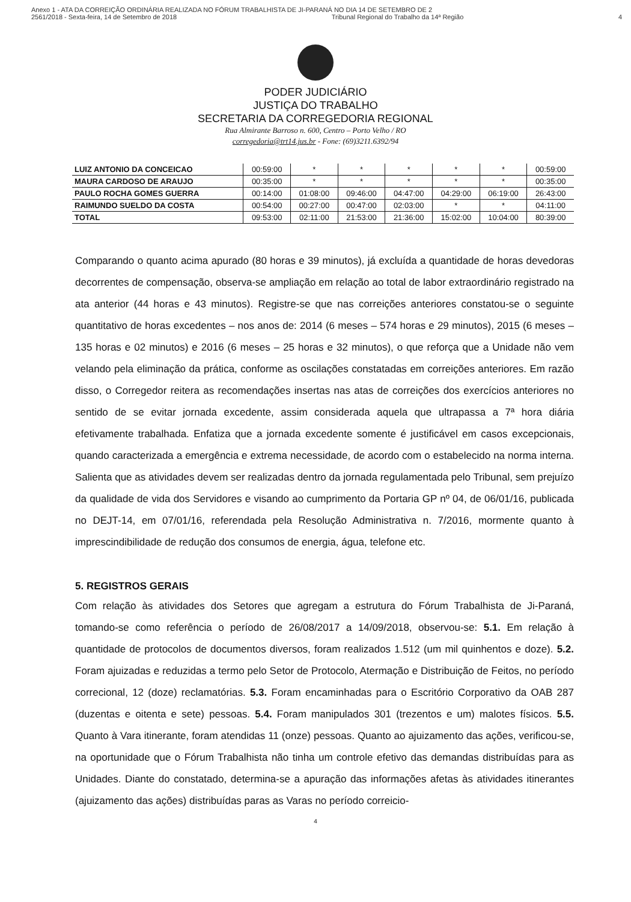Anexo 1 - ATA DA CORREIÇÃO ORDINÁRIA REALIZADA NO FÓRUM TRABALHISTA DE JI-PARANÁ NO DIA 14 DE SETEMBRO DE 2
2561/2018 - Sexta-feira, 14 de Setembro de 2018 Tribunal Regional do Trabalho da 14ª Região 4
PODER JUDICIÁRIO
JUSTIÇA DO TRABALHO
SECRETARIA DA CORREGEDORIA REGIONAL
Rua Almirante Barroso n. 600, Centro – Porto Velho / RO
corregedoria@trt14.jus.br - Fone: (69)3211.6392/94
| LUIZ ANTONIO DA CONCEICAO | 00:59:00 | * | * | * | * | * | 00:59:00 |
| MAURA CARDOSO DE ARAUJO | 00:35:00 | * | * | * | * | * | 00:35:00 |
| PAULO ROCHA GOMES GUERRA | 00:14:00 | 01:08:00 | 09:46:00 | 04:47:00 | 04:29:00 | 06:19:00 | 26:43:00 |
| RAIMUNDO SUELDO DA COSTA | 00:54:00 | 00:27:00 | 00:47:00 | 02:03:00 | * | * | 04:11:00 |
| TOTAL | 09:53:00 | 02:11:00 | 21:53:00 | 21:36:00 | 15:02:00 | 10:04:00 | 80:39:00 |
Comparando o quanto acima apurado (80 horas e 39 minutos), já excluída a quantidade de horas devedoras decorrentes de compensação, observa-se ampliação em relação ao total de labor extraordinário registrado na ata anterior (44 horas e 43 minutos). Registre-se que nas correições anteriores constatou-se o seguinte quantitativo de horas excedentes – nos anos de: 2014 (6 meses – 574 horas e 29 minutos), 2015 (6 meses – 135 horas e 02 minutos) e 2016 (6 meses – 25 horas e 32 minutos), o que reforça que a Unidade não vem velando pela eliminação da prática, conforme as oscilações constatadas em correições anteriores. Em razão disso, o Corregedor reitera as recomendações insertas nas atas de correições dos exercícios anteriores no sentido de se evitar jornada excedente, assim considerada aquela que ultrapassa a 7ª hora diária efetivamente trabalhada. Enfatiza que a jornada excedente somente é justificável em casos excepcionais, quando caracterizada a emergência e extrema necessidade, de acordo com o estabelecido na norma interna. Salienta que as atividades devem ser realizadas dentro da jornada regulamentada pelo Tribunal, sem prejuízo da qualidade de vida dos Servidores e visando ao cumprimento da Portaria GP nº 04, de 06/01/16, publicada no DEJT-14, em 07/01/16, referendada pela Resolução Administrativa n. 7/2016, mormente quanto à imprescindibilidade de redução dos consumos de energia, água, telefone etc.
5. REGISTROS GERAIS
Com relação às atividades dos Setores que agregam a estrutura do Fórum Trabalhista de Ji-Paraná, tomando-se como referência o período de 26/08/2017 a 14/09/2018, observou-se: 5.1. Em relação à quantidade de protocolos de documentos diversos, foram realizados 1.512 (um mil quinhentos e doze). 5.2. Foram ajuizadas e reduzidas a termo pelo Setor de Protocolo, Atermação e Distribuição de Feitos, no período correcional, 12 (doze) reclamatórias. 5.3. Foram encaminhadas para o Escritório Corporativo da OAB 287 (duzentas e oitenta e sete) pessoas. 5.4. Foram manipulados 301 (trezentos e um) malotes físicos. 5.5. Quanto à Vara itinerante, foram atendidas 11 (onze) pessoas. Quanto ao ajuizamento das ações, verificou-se, na oportunidade que o Fórum Trabalhista não tinha um controle efetivo das demandas distribuídas para as Unidades. Diante do constatado, determina-se a apuração das informações afetas às atividades itinerantes (ajuizamento das ações) distribuídas paras as Varas no período correicio-
4